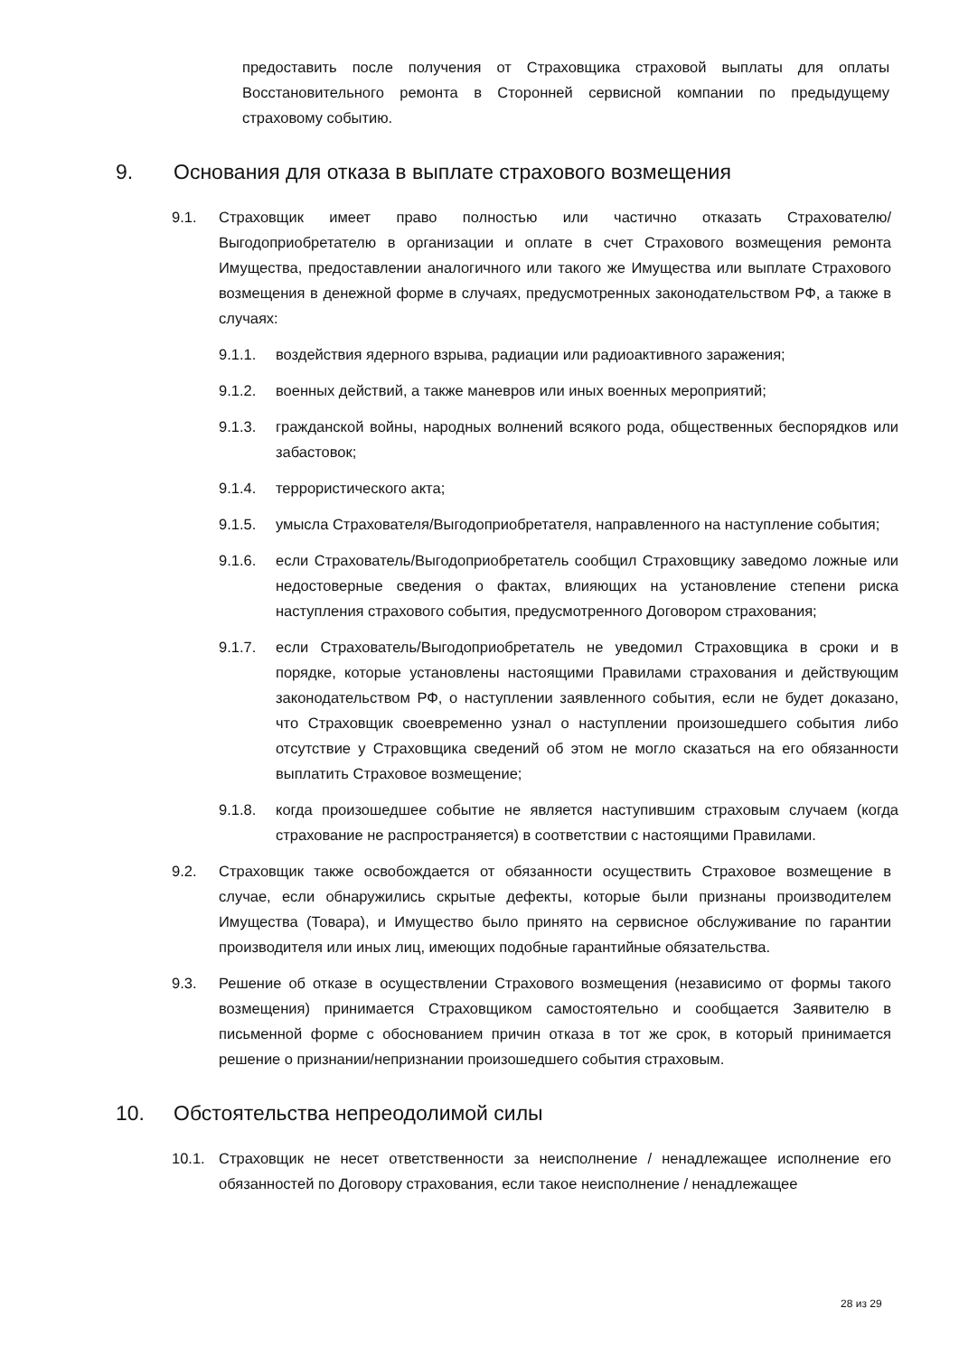предоставить после получения от Страховщика страховой выплаты для оплаты Восстановительного ремонта в Сторонней сервисной компании по предыдущему страховому событию.
9. Основания для отказа в выплате страхового возмещения
9.1. Страховщик имеет право полностью или частично отказать Страхователю/Выгодоприобретателю в организации и оплате в счет Страхового возмещения ремонта Имущества, предоставлении аналогичного или такого же Имущества или выплате Страхового возмещения в денежной форме в случаях, предусмотренных законодательством РФ, а также в случаях:
9.1.1. воздействия ядерного взрыва, радиации или радиоактивного заражения;
9.1.2. военных действий, а также маневров или иных военных мероприятий;
9.1.3. гражданской войны, народных волнений всякого рода, общественных беспорядков или забастовок;
9.1.4. террористического акта;
9.1.5. умысла Страхователя/Выгодоприобретателя, направленного на наступление события;
9.1.6. если Страхователь/Выгодоприобретатель сообщил Страховщику заведомо ложные или недостоверные сведения о фактах, влияющих на установление степени риска наступления страхового события, предусмотренного Договором страхования;
9.1.7. если Страхователь/Выгодоприобретатель не уведомил Страховщика в сроки и в порядке, которые установлены настоящими Правилами страхования и действующим законодательством РФ, о наступлении заявленного события, если не будет доказано, что Страховщик своевременно узнал о наступлении произошедшего события либо отсутствие у Страховщика сведений об этом не могло сказаться на его обязанности выплатить Страховое возмещение;
9.1.8. когда произошедшее событие не является наступившим страховым случаем (когда страхование не распространяется) в соответствии с настоящими Правилами.
9.2. Страховщик также освобождается от обязанности осуществить Страховое возмещение в случае, если обнаружились скрытые дефекты, которые были признаны производителем Имущества (Товара), и Имущество было принято на сервисное обслуживание по гарантии производителя или иных лиц, имеющих подобные гарантийные обязательства.
9.3. Решение об отказе в осуществлении Страхового возмещения (независимо от формы такого возмещения) принимается Страховщиком самостоятельно и сообщается Заявителю в письменной форме с обоснованием причин отказа в тот же срок, в который принимается решение о признании/непризнании произошедшего события страховым.
10. Обстоятельства непреодолимой силы
10.1. Страховщик не несет ответственности за неисполнение / ненадлежащее исполнение его обязанностей по Договору страхования, если такое неисполнение / ненадлежащее
28 из 29